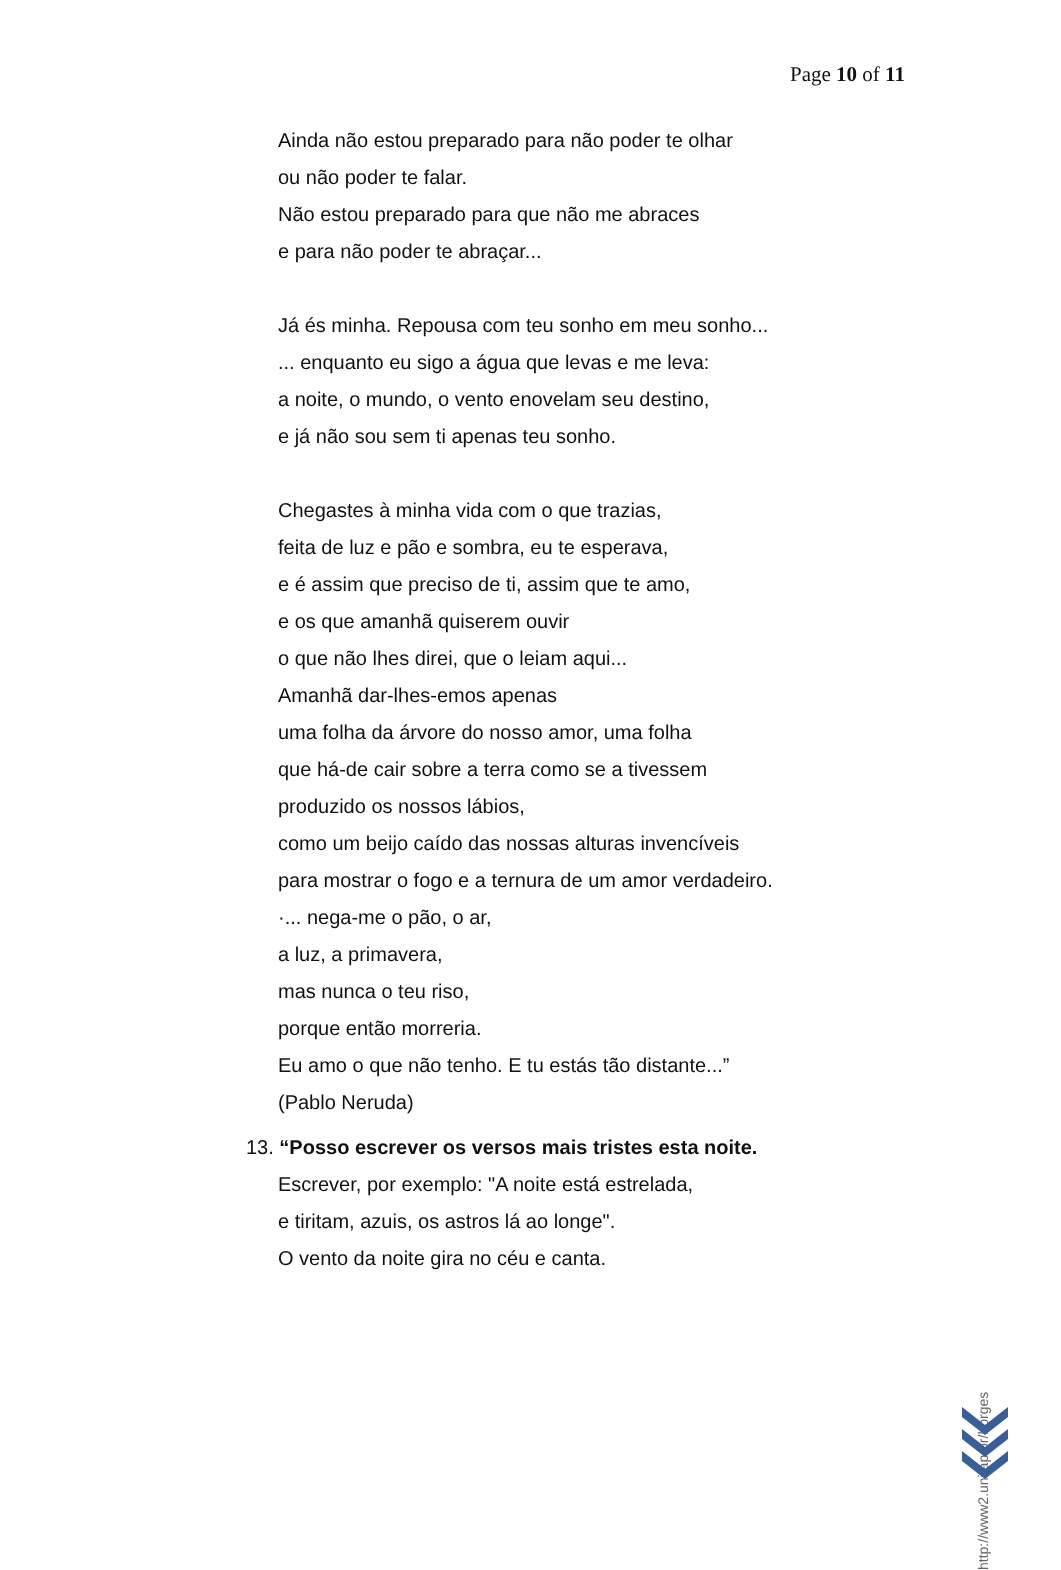Page 10 of 11
Ainda não estou preparado para não poder te olhar
ou não poder te falar.
Não estou preparado para que não me abraces
e para não poder te abraçar...
Já és minha. Repousa com teu sonho em meu sonho...
... enquanto eu sigo a água que levas e me leva:
a noite, o mundo, o vento enovelam seu destino,
e já não sou sem ti apenas teu sonho.
Chegastes à minha vida com o que trazias,
feita de luz e pão e sombra, eu te esperava,
e é assim que preciso de ti, assim que te amo,
e os que amanhã quiserem ouvir
o que não lhes direi, que o leiam aqui...
Amanhã dar-lhes-emos apenas
uma folha da árvore do nosso amor, uma folha
que há-de cair sobre a terra como se a tivessem
produzido os nossos lábios,
como um beijo caído das nossas alturas invencíveis
para mostrar o fogo e a ternura de um amor verdadeiro.
·... nega-me o pão, o ar,
a luz, a primavera,
mas nunca o teu riso,
porque então morreria.
Eu amo o que não tenho. E tu estás tão distante...”
(Pablo Neruda)
13. “Posso escrever os versos mais tristes esta noite.
Escrever, por exemplo: "A noite está estrelada,
e tiritam, azuis, os astros lá ao longe".
O vento da noite gira no céu e canta.
http://www2.unifap.br/borges